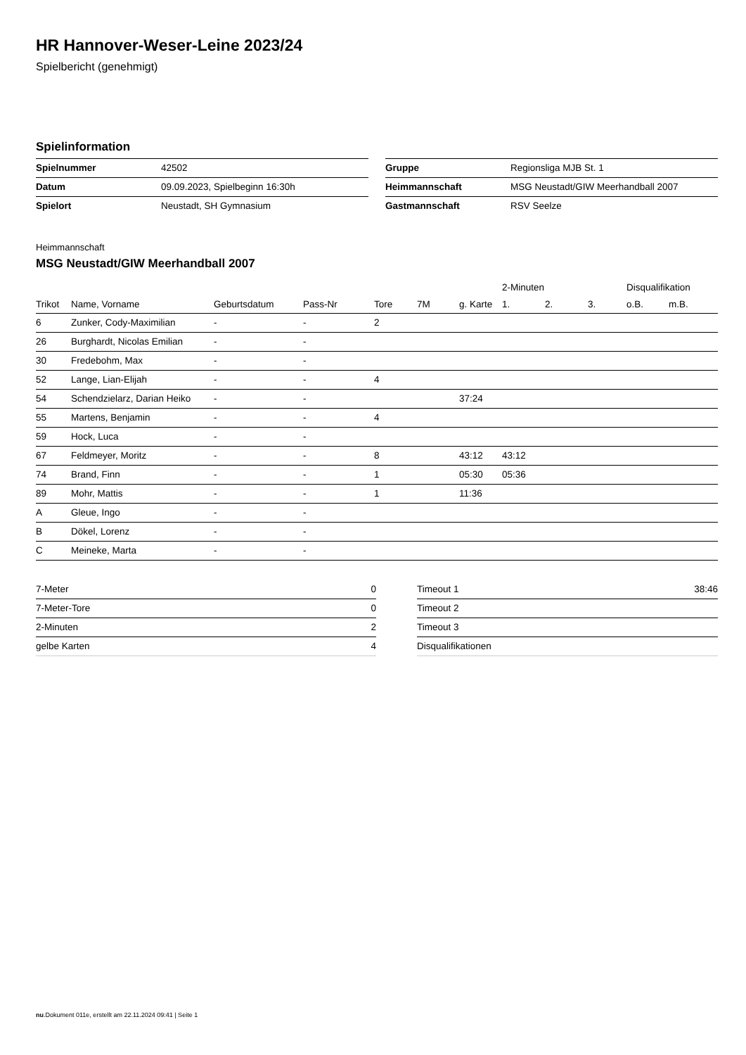HR Hannover-Weser-Leine 2023/24
Spielbericht (genehmigt)
Spielinformation
| Spielnummer | 42502 |
| Datum | 09.09.2023, Spielbeginn 16:30h |
| Spielort | Neustadt, SH Gymnasium |
| Gruppe | Regionsliga MJB St. 1 |
| Heimmannschaft | MSG Neustadt/GIW Meerhandball 2007 |
| Gastmannschaft | RSV Seelze |
Heimmannschaft
MSG Neustadt/GIW Meerhandball 2007
| | | | | | | | 2-Minuten | | | Disqualifikation | |
| --- | --- | --- | --- | --- | --- | --- | --- | --- | --- | --- | --- |
| Trikot | Name, Vorname | Geburtsdatum | Pass-Nr | Tore | 7M | g. Karte | 1. | 2. | 3. | o.B. | m.B. |
| 6 | Zunker, Cody-Maximilian | - | - | 2 | | | | | | | |
| 26 | Burghardt, Nicolas Emilian | - | - | | | | | | | | |
| 30 | Fredebohm, Max | - | - | | | | | | | | |
| 52 | Lange, Lian-Elijah | - | - | 4 | | | | | | | |
| 54 | Schendzielarz, Darian Heiko | - | - | | | 37:24 | | | | | |
| 55 | Martens, Benjamin | - | - | 4 | | | | | | | |
| 59 | Hock, Luca | - | - | | | | | | | | |
| 67 | Feldmeyer, Moritz | - | - | 8 | | 43:12 | 43:12 | | | | |
| 74 | Brand, Finn | - | - | 1 | | 05:30 | 05:36 | | | | |
| 89 | Mohr, Mattis | - | - | 1 | | 11:36 | | | | | |
| A | Gleue, Ingo | - | - | | | | | | | | |
| B | Dökel, Lorenz | - | - | | | | | | | | |
| C | Meineke, Marta | - | - | | | | | | | | |
| 7-Meter | 0 |
| 7-Meter-Tore | 0 |
| 2-Minuten | 2 |
| gelbe Karten | 4 |
| Timeout 1 | 38:46 |
| Timeout 2 | |
| Timeout 3 | |
| Disqualifikationen | |
nu.Dokument 011e, erstellt am 22.11.2024 09:41 | Seite 1